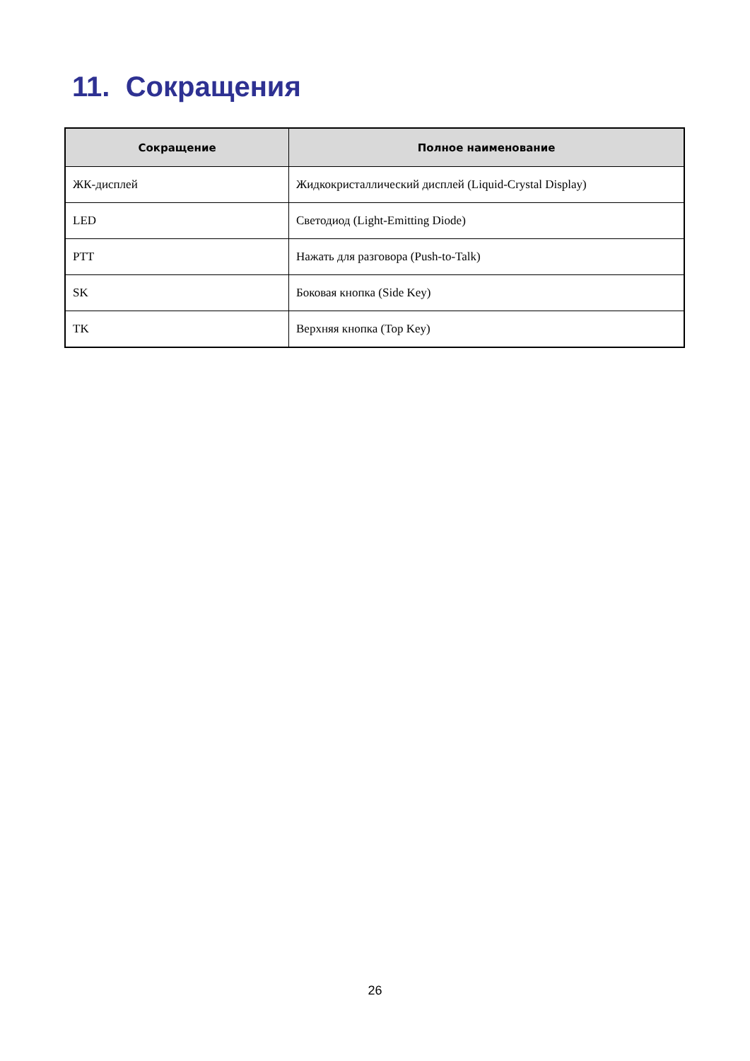11. Сокращения
| Сокращение | Полное наименование |
| --- | --- |
| ЖК-дисплей | Жидкокристаллический дисплей (Liquid-Crystal Display) |
| LED | Светодиод (Light-Emitting Diode) |
| PTT | Нажать для разговора (Push-to-Talk) |
| SK | Боковая кнопка (Side Key) |
| TK | Верхняя кнопка (Top Key) |
26